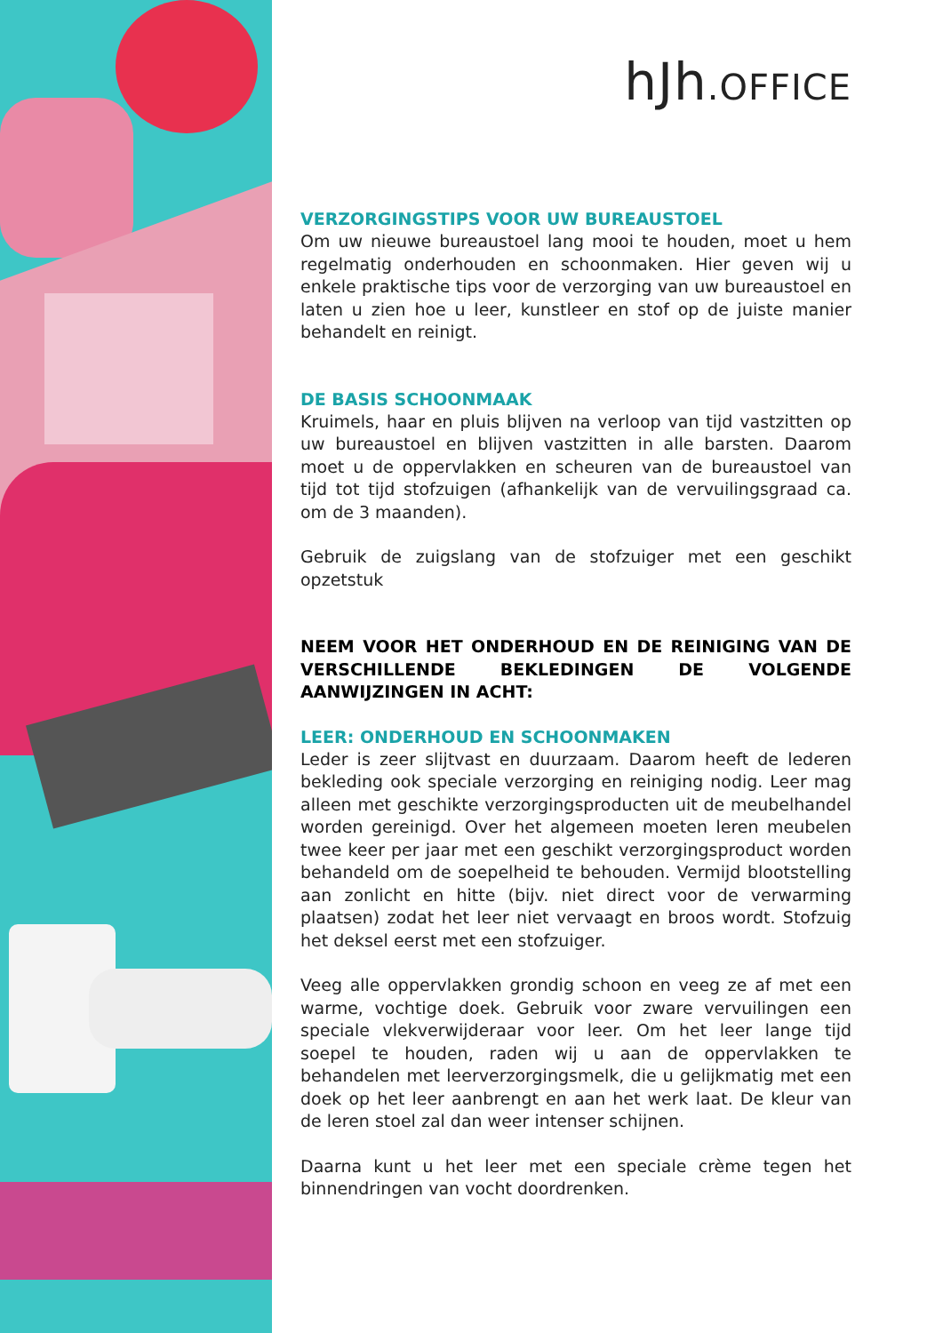hJh.OFFICE
VERZORGINGSTIPS VOOR UW BUREAUSTOEL
Om uw nieuwe bureaustoel lang mooi te houden, moet u hem regelmatig onderhouden en schoonmaken. Hier geven wij u enkele praktische tips voor de verzorging van uw bureaustoel en laten u zien hoe u leer, kunstleer en stof op de juiste manier behandelt en reinigt.
DE BASIS SCHOONMAAK
Kruimels, haar en pluis blijven na verloop van tijd vastzitten op uw bureaustoel en blijven vastzitten in alle barsten. Daarom moet u de oppervlakken en scheuren van de bureaustoel van tijd tot tijd stofzuigen (afhankelijk van de vervuilingsgraad ca. om de 3 maanden).
Gebruik de zuigslang van de stofzuiger met een geschikt opzetstuk
NEEM VOOR HET ONDERHOUD EN DE REINIGING VAN DE VERSCHILLENDE BEKLEDINGEN DE VOLGENDE AANWIJZINGEN IN ACHT:
LEER: ONDERHOUD EN SCHOONMAKEN
Leder is zeer slijtvast en duurzaam. Daarom heeft de lederen bekleding ook speciale verzorging en reiniging nodig. Leer mag alleen met geschikte verzorgingsproducten uit de meubelhandel worden gereinigd. Over het algemeen moeten leren meubelen twee keer per jaar met een geschikt verzorgingsproduct worden behandeld om de soepelheid te behouden. Vermijd blootstelling aan zonlicht en hitte (bijv. niet direct voor de verwarming plaatsen) zodat het leer niet vervaagt en broos wordt. Stofzuig het deksel eerst met een stofzuiger.
Veeg alle oppervlakken grondig schoon en veeg ze af met een warme, vochtige doek. Gebruik voor zware vervuilingen een speciale vlekverwijderaar voor leer. Om het leer lange tijd soepel te houden, raden wij u aan de oppervlakken te behandelen met leerverzorgingsmelk, die u gelijkmatig met een doek op het leer aanbrengt en aan het werk laat. De kleur van de leren stoel zal dan weer intenser schijnen.
Daarna kunt u het leer met een speciale crème tegen het binnendringen van vocht doordrenken.